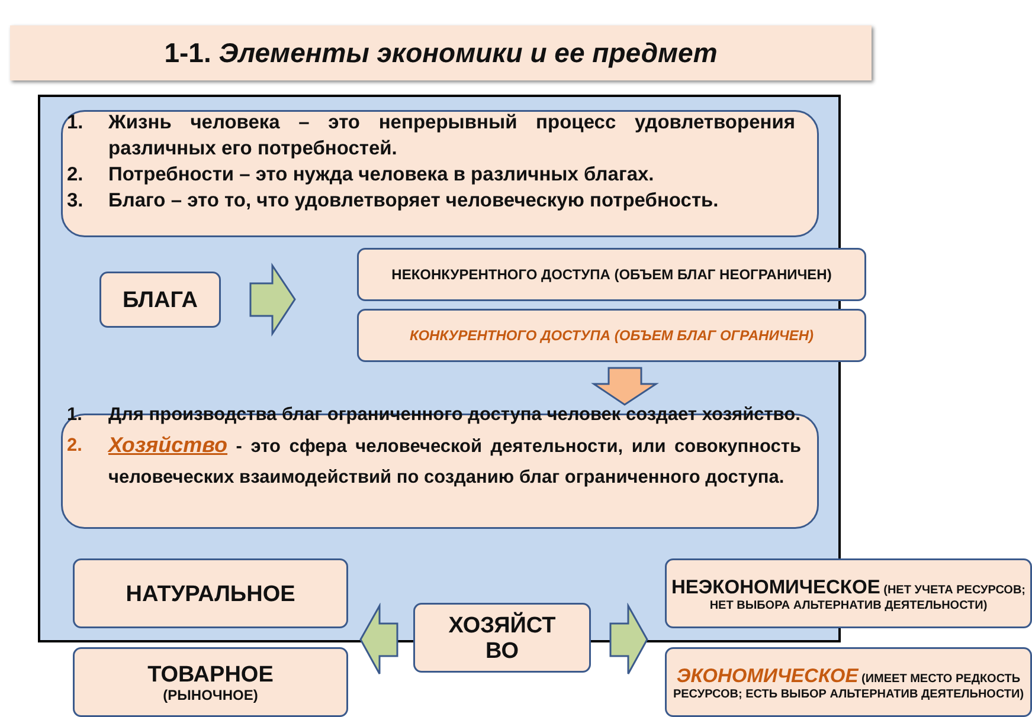1-1. Элементы экономики и ее предмет
1. Жизнь человека – это непрерывный процесс удовлетворения различных его потребностей.
2. Потребности – это нужда человека в различных благах.
3. Благо – это то, что удовлетворяет человеческую потребность.
БЛАГА
НЕКОНКУРЕНТНОГО ДОСТУПА (ОБЪЕМ БЛАГ НЕОГРАНИЧЕН)
КОНКУРЕНТНОГО ДОСТУПА (ОБЪЕМ БЛАГ ОГРАНИЧЕН)
1. Для производства благ ограниченного доступа человек создает хозяйство.
2. Хозяйство - это сфера человеческой деятельности, или совокупность человеческих взаимодействий по созданию благ ограниченного доступа.
НАТУРАЛЬНОЕ
ТОВАРНОЕ
(РЫНОЧНОЕ)
ХОЗЯЙСТ
ВО
НЕЭКОНОМИЧЕСКОЕ (НЕТ УЧЕТА РЕСУРСОВ; НЕТ ВЫБОРА АЛЬТЕРНАТИВ ДЕЯТЕЛЬНОСТИ)
ЭКОНОМИЧЕСКОЕ (ИМЕЕТ МЕСТО РЕДКОСТЬ РЕСУРСОВ; ЕСТЬ ВЫБОР АЛЬТЕРНАТИВ ДЕЯТЕЛЬНОСТИ)